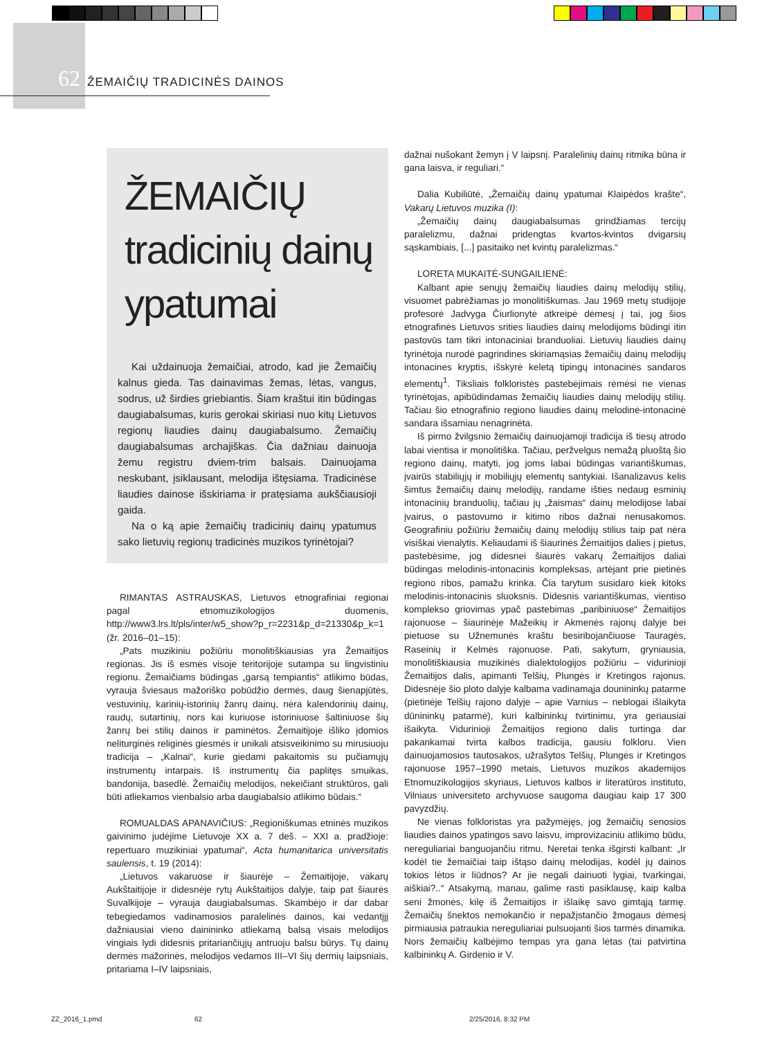62 ŽEMAIČIŲ TRADICINĖS DAINOS
ŽEMAIČIŲ
tradicinių dainų
ypatumai
Kai uždainuoja žemaičiai, atrodo, kad jie Žemaičių kalnus gieda. Tas dainavimas žemas, lėtas, vangus, sodrus, už širdies griebiantis. Šiam kraštui itin būdingas daugiabalsumas, kuris gerokai skiriasi nuo kitų Lietuvos regionų liaudies dainų daugiabalsumo. Žemaičių daugiabalsumas archajiškas. Čia dažniau dainuoja žemu registru dviem-trim balsais. Dainuojama neskubant, įsiklausant, melodija ištęsiama. Tradicinėse liaudies dainose išskiriama ir pratęsiama aukščiausioji gaida.
Na o ką apie žemaičių tradicinių dainų ypatumus sako lietuvių regionų tradicinės muzikos tyrinėtojai?
RIMANTAS ASTRAUSKAS, Lietuvos etnografiniai regionai pagal etnomuzikologijos duomenis, http://www3.lrs.lt/pls/inter/w5_show?p_r=2231&p_d=21330&p_k=1 (žr. 2016–01–15):
„Pats muzikiniu požiūriu monolitiškiausias yra Žemaitijos regionas. Jis iš esmės visoje teritorijoje sutampa su lingvistiniu regionu. Žemaičiams būdingas „garsą tempiantis“ atlikimo būdas, vyrauja šviesaus mažoriško pobūdžio dermės, daug šienapjūtės, vestuvinių, karinių-istorinių žanrų dainų, nėra kalendorinių dainų, raudų, sutartinių, nors kai kuriuose istoriniuose šaltiniuose šių žanrų bei stilių dainos ir paminėtos. Žemaitijoje išliko įdomios neliturginės religinės giesmės ir unikali atsisveikinimo su mirusiuoju tradicija – „Kalnai“, kurie giedami pakaitomis su pučiamųjų instrumentų intarpais. Iš instrumentų čia paplitęs smuikas, bandonija, basedlė. Žemaičių melodijos, nekeičiant struktūros, gali būti atliekamos vienbalsio arba daugiabalsio atlikimo būdais.“
ROMUALDAS APANAVIČIUS: „Regioniškumas etninės muzikos gaivinimo judėjime Lietuvoje XX a. 7 deš. – XXI a. pradžioje: repertuaro muzikiniai ypatumai“, Acta humanitarica universitatis saulensis, t. 19 (2014):
„Lietuvos vakaruose ir šiaurėje – Žemaitijoje, vakarų Aukštaitijoje ir didesnėje rytų Aukštaitijos dalyje, taip pat šiaurės Suvalkijoje – vyrauja daugiabalsumas. Skambėjo ir dar dabar tebegiedamos vadinamosios paralelinės dainos, kai vedantįjį dažniausiai vieno dainininko atliekamą balsą visais melodijos vingiais lydi didesnis pritariančiųjų antruoju balsu būrys. Tų dainų dermės mažorinės, melodijos vedamos III–VI šių dermių laipsniais, pritariama I–IV laipsniais,
dažnai nušokant žemyn į V laipsnį. Paralelinių dainų ritmika būna ir gana laisva, ir reguliari.“
Dalia Kubiliūtė, „Žemaičių dainų ypatumai Klaipėdos krašte“, Vakarų Lietuvos muzika (I):
„Žemaičių dainų daugiabalsumas grindžiamas tercijų paralelizmu, dažnai pridengtas kvartos-kvintos dvigarsių sąskambiais, [...] pasitaiko net kvintų paralelizmas.“
LORETA MUKAITĖ-SUNGAILIENĖ:
Kalbant apie senųjų žemaičių liaudies dainų melodijų stilių, visuomet pabrėžiamas jo monolitiškumas. Jau 1969 metų studijoje profesorė Jadvyga Čiurlionytė atkreipė dėmesį į tai, jog šios etnografinės Lietuvos srities liaudies dainų melodijoms būdingi itin pastovūs tam tikri intonaciniai branduoliai. Lietuvių liaudies dainų tyrinėtoja nurodė pagrindines skiriamąsias žemaičių dainų melodijų intonacines kryptis, išskyrė keletą tipingų intonacinės sandaros elementų<sup>1</sup>. Tiksliais folkloristės pastebėjimais rėmėsi ne vienas tyrinėtojas, apibūdindamas žemaičių liaudies dainų melodijų stilių. Tačiau šio etnografinio regiono liaudies dainų melodinė-intonacinė sandara išsamiau nenagrinėta.
Iš pirmo žvilgsnio žemaičių dainuojamoji tradicija iš tiesų atrodo labai vientisa ir monolitiška. Tačiau, peržvelgus nemažą pluoštą šio regiono dainų, matyti, jog joms labai būdingas variantiškumas, įvairūs stabiliųjų ir mobiliųjų elementų santykiai. Išanalizavus kelis šimtus žemaičių dainų melodijų, randame išties nedaug esminių intonacinių branduolių, tačiau jų „žaismas“ dainų melodijose labai įvairus, o pastovumo ir kitimo ribos dažnai nenusakomos. Geografiniu požiūriu žemaičių dainų melodijų stilius taip pat nėra visiškai vienalytis. Keliaudami iš šiaurinės Žemaitijos dalies į pietus, pastebėsime, jog didesnei šiaurės vakarų Žemaitijos daliai būdingas melodinis-intonacinis kompleksas, artėjant prie pietinės regiono ribos, pamažu krinka. Čia tarytum susidaro kiek kitoks melodinis-intonacinis sluoksnis. Didesnis variantiškumas, vientiso komplekso griovimas ypač pastebimas „paribiniuose“ Žemaitijos rajonuose – šiaurinėje Mažeikių ir Akmenės rajonų dalyje bei pietuose su Užnemunės kraštu besiribojančiuose Tauragės, Raseinių ir Kelmės rajonuose. Pati, sakytum, gryniausia, monolitiškiausia muzikinės dialektologijos požiūriu – vidurinioji Žemaitijos dalis, apimanti Telšių, Plungės ir Kretingos rajonus. Didesnėje šio ploto dalyje kalbama vadinamąja dounininkų patarme (pietinėje Telšių rajono dalyje – apie Varnius – neblogai išlaikyta dūnininkų patarmė), kuri kalbininkų tvirtinimu, yra geriausiai išaikyta. Vidurinioji Žemaitijos regiono dalis turtinga dar pakankamai tvirta kalbos tradicija, gausiu folkloru. Vien dainuojamosios tautosakos, užrašytos Telšių, Plungės ir Kretingos rajonuose 1957–1990 metais, Lietuvos muzikos akademijos Etnomuzikologijos skyriaus, Lietuvos kalbos ir literatūros instituto, Vilniaus universiteto archyvuose saugoma daugiau kaip 17 300 pavyzdžių.
Ne vienas folkloristas yra pažymėjęs, jog žemaičių senosios liaudies dainos ypatingos savo laisvu, improvizaciniu atlikimo būdu, nereguliariai banguojančiu ritmu. Neretai tenka išgirsti kalbant: „Ir kodėl tie žemaičiai taip ištąso dainų melodijas, kodėl jų dainos tokios lėtos ir liūdnos? Ar jie negali dainuoti lygiai, tvarkingai, aiškiai?..“ Atsakymą, manau, galime rasti pasiklausę, kaip kalba seni žmonės, kilę iš Žemaitijos ir išlaikę savo gimtąją tarmę. Žemaičių šnektos nemokančio ir nepažįstančio žmogaus dėmesį pirmiausia patraukia nereguliariai pulsuojanti šios tarmės dinamika. Nors žemaičių kalbėjimo tempas yra gana lėtas (tai patvirtina kalbininkų A. Girdenio ir V.
ZZ_2016_1.pmd 62 2/25/2016, 8:32 PM